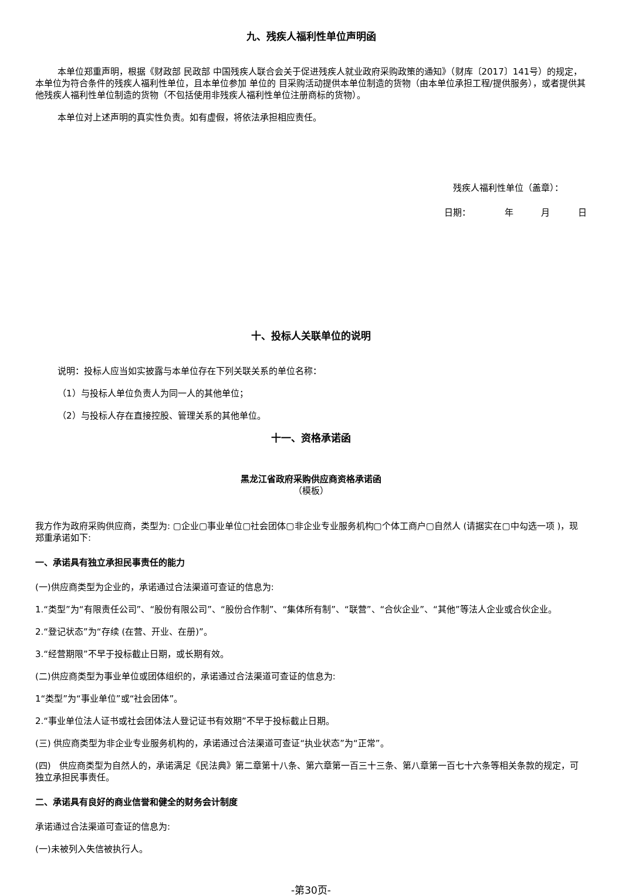九、残疾人福利性单位声明函
本单位郑重声明，根据《财政部 民政部 中国残疾人联合会关于促进残疾人就业政府采购政策的通知》（财库〔2017〕141号）的规定，本单位为符合条件的残疾人福利性单位，且本单位参加 单位的 目采购活动提供本单位制造的货物（由本单位承担工程/提供服务），或者提供其他残疾人福利性单位制造的货物（不包括使用非残疾人福利性单位注册商标的货物）。
本单位对上述声明的真实性负责。如有虚假，将依法承担相应责任。
残疾人福利性单位（盖章）：
日期： 年 月 日
十、投标人关联单位的说明
说明：投标人应当如实披露与本单位存在下列关联关系的单位名称：
（1）与投标人单位负责人为同一人的其他单位；
（2）与投标人存在直接控股、管理关系的其他单位。
十一、资格承诺函
黑龙江省政府采购供应商资格承诺函
（模板）
我方作为政府采购供应商，类型为: ▢企业▢事业单位▢社会团体▢非企业专业服务机构▢个体工商户▢自然人 (请据实在▢中勾选一项 )，现郑重承诺如下:
一、承诺具有独立承担民事责任的能力
(一)供应商类型为企业的，承诺通过合法渠道可查证的信息为:
1.“类型”为“有限责任公司”、“股份有限公司”、“股份合作制”、“集体所有制”、“联营”、“合伙企业”、“其他”等法人企业或合伙企业。
2.“登记状态”为“存续 (在营、开业、在册)”。
3.“经营期限”不早于投标截止日期，或长期有效。
(二)供应商类型为事业单位或团体组织的，承诺通过合法渠道可查证的信息为:
1“类型”为“事业单位”或“社会团体”。
2.“事业单位法人证书或社会团体法人登记证书有效期”不早于投标截止日期。
(三) 供应商类型为非企业专业服务机构的，承诺通过合法渠道可查证“执业状态”为“正常”。
(四) 供应商类型为自然人的，承诺满足《民法典》第二章第十八条、第六章第一百三十三条、第八章第一百七十六条等相关条款的规定，可独立承担民事责任。
二、承诺具有良好的商业信誉和健全的财务会计制度
承诺通过合法渠道可查证的信息为:
(一)未被列入失信被执行人。
-第30页-